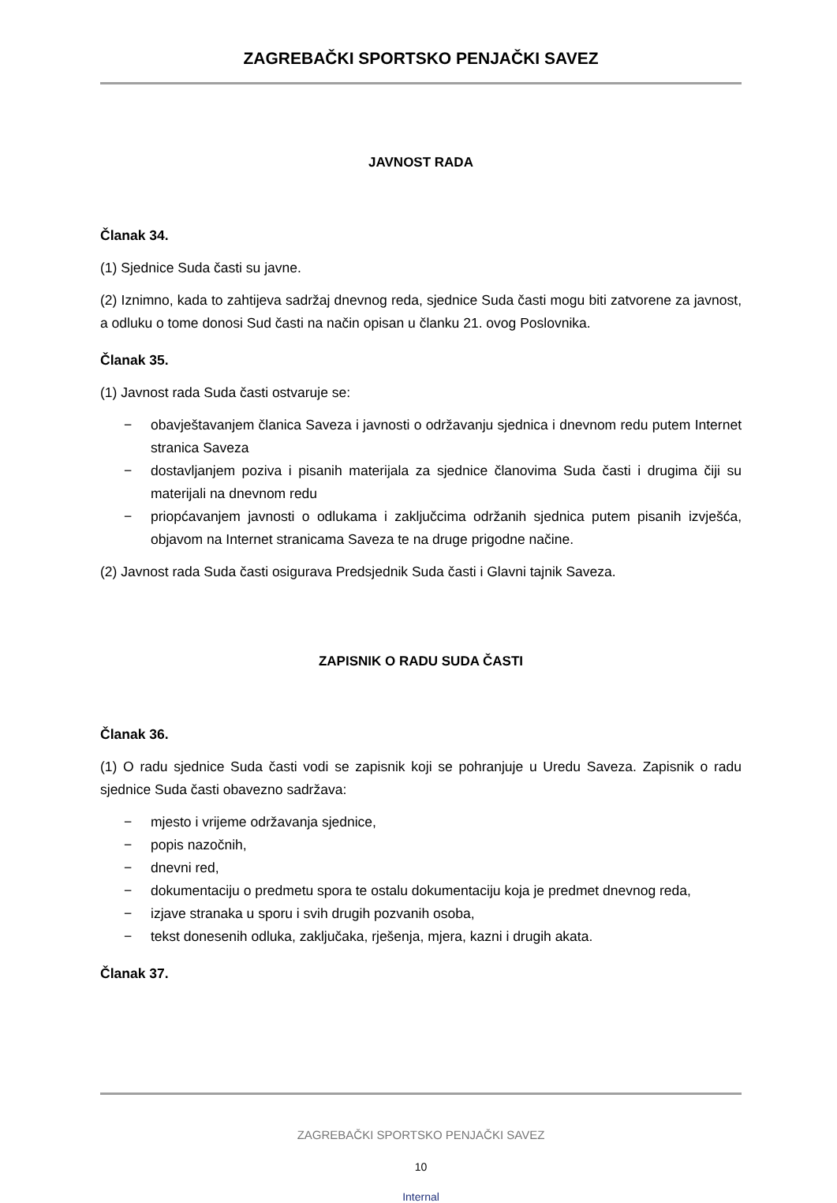ZAGREBAČKI SPORTSKO PENJAČKI SAVEZ
JAVNOST RADA
Članak 34.
(1) Sjednice Suda časti su javne.
(2) Iznimno, kada to zahtijeva sadržaj dnevnog reda, sjednice Suda časti mogu biti zatvorene za javnost, a odluku o tome donosi Sud časti na način opisan u članku 21. ovog Poslovnika.
Članak 35.
(1) Javnost rada Suda časti ostvaruje se:
− obavještavanjem članica Saveza i javnosti o održavanju sjednica i dnevnom redu putem Internet stranica Saveza
− dostavljanjem poziva i pisanih materijala za sjednice članovima Suda časti i drugima čiji su materijali na dnevnom redu
− priopćavanjem javnosti o odlukama i zaključcima održanih sjednica putem pisanih izvješća, objavom na Internet stranicama Saveza te na druge prigodne načine.
(2) Javnost rada Suda časti osigurava Predsjednik Suda časti i Glavni tajnik Saveza.
ZAPISNIK O RADU SUDA ČASTI
Članak 36.
(1) O radu sjednice Suda časti vodi se zapisnik koji se pohranjuje u Uredu Saveza. Zapisnik o radu sjednice Suda časti obavezno sadržava:
− mjesto i vrijeme održavanja sjednice,
− popis nazočnih,
− dnevni red,
− dokumentaciju o predmetu spora te ostalu dokumentaciju koja je predmet dnevnog reda,
− izjave stranaka u sporu i svih drugih pozvanih osoba,
− tekst donesenih odluka, zaključaka, rješenja, mjera, kazni i drugih akata.
Članak 37.
ZAGREBAČKI SPORTSKO PENJAČKI SAVEZ
10
Internal